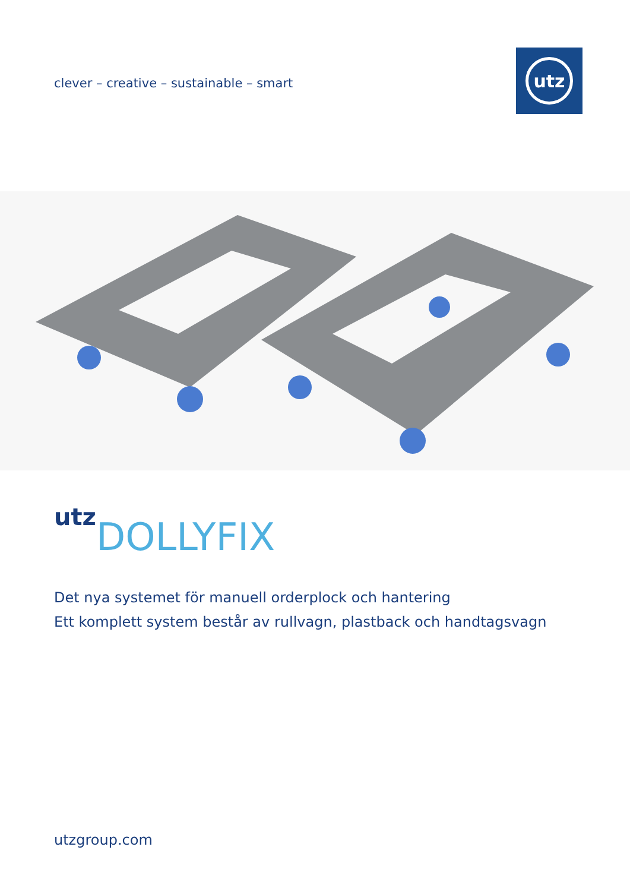clever – creative – sustainable – smart
utz
utz DOLLYFIX
Det nya systemet för manuell orderplock och hantering
Ett komplett system består av rullvagn, plastback och handtagsvagn
utzgroup.com